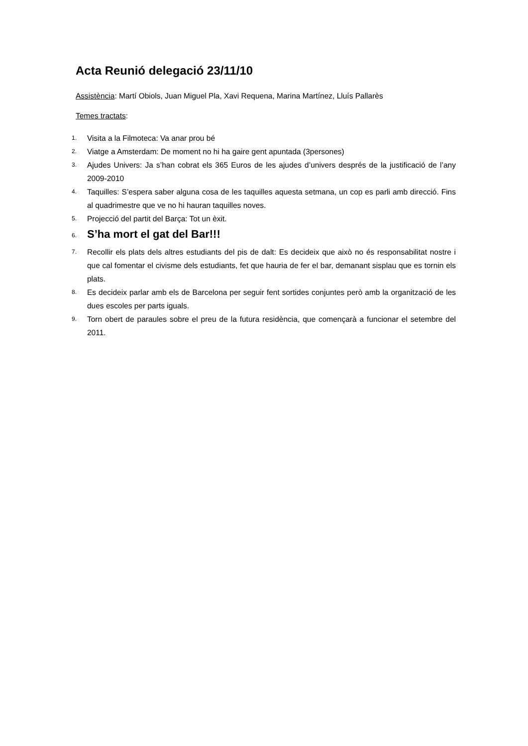Acta Reunió delegació 23/11/10
Assistència: Martí Obiols, Juan Miguel Pla, Xavi Requena, Marina Martínez, Lluís Pallarès
Temes tractats:
1. Visita a la Filmoteca: Va anar prou bé
2. Viatge a Amsterdam: De moment no hi ha gaire gent apuntada (3persones)
3. Ajudes Univers: Ja s’han cobrat els 365 Euros de les ajudes d’univers després de la justificació de l’any 2009-2010
4. Taquilles: S’espera saber alguna cosa de les taquilles aquesta setmana, un cop es parli amb direcció. Fins al quadrimestre que ve no hi hauran taquilles noves.
5. Projecció del partit del Barça: Tot un èxit.
6. S’ha mort el gat del Bar!!!
7. Recollir els plats dels altres estudiants del pis de dalt: Es decideix que això no és responsabilitat nostre i que cal fomentar el civisme dels estudiants, fet que hauria de fer el bar, demanant sisplau que es tornin els plats.
8. Es decideix parlar amb els de Barcelona per seguir fent sortides conjuntes però amb la organització de les dues escoles per parts iguals.
9. Torn obert de paraules sobre el preu de la futura residència, que començarà a funcionar el setembre del 2011.